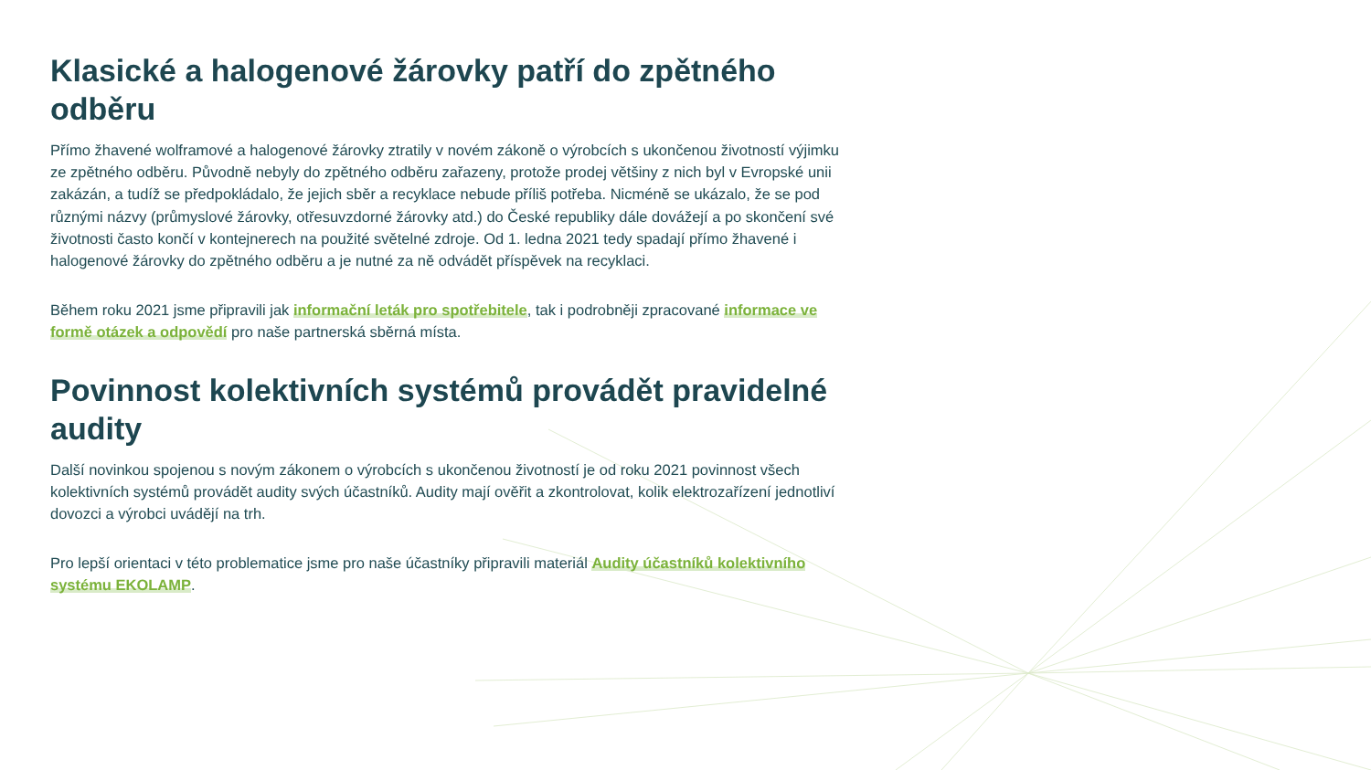Klasické a halogenové žárovky patří do zpětného odběru
Přímo žhavené wolframové a halogenové žárovky ztratily v novém zákoně o výrobcích s ukončenou životností výjimku ze zpětného odběru. Původně nebyly do zpětného odběru zařazeny, protože prodej většiny z nich byl v Evropské unii zakázán, a tudíž se předpokládalo, že jejich sběr a recyklace nebude příliš potřeba. Nicméně se ukázalo, že se pod různými názvy (průmyslové žárovky, otřesuvzdorné žárovky atd.) do České republiky dále dovážejí a po skončení své životnosti často končí v kontejnerech na použité světelné zdroje. Od 1. ledna 2021 tedy spadají přímo žhavené i halogenové žárovky do zpětného odběru a je nutné za ně odvádět příspěvek na recyklaci.
Během roku 2021 jsme připravili jak informační leták pro spotřebitele, tak i podrobněji zpracované informace ve formě otázek a odpovědí pro naše partnerská sběrná místa.
Povinnost kolektivních systémů provádět pravidelné audity
Další novinkou spojenou s novým zákonem o výrobcích s ukončenou životností je od roku 2021 povinnost všech kolektivních systémů provádět audity svých účastníků. Audity mají ověřit a zkontrolovat, kolik elektrozařízení jednotliví dovozci a výrobci uvádějí na trh.
Pro lepší orientaci v této problematice jsme pro naše účastníky připravili materiál Audity účastníků kolektivního systému EKOLAMP.